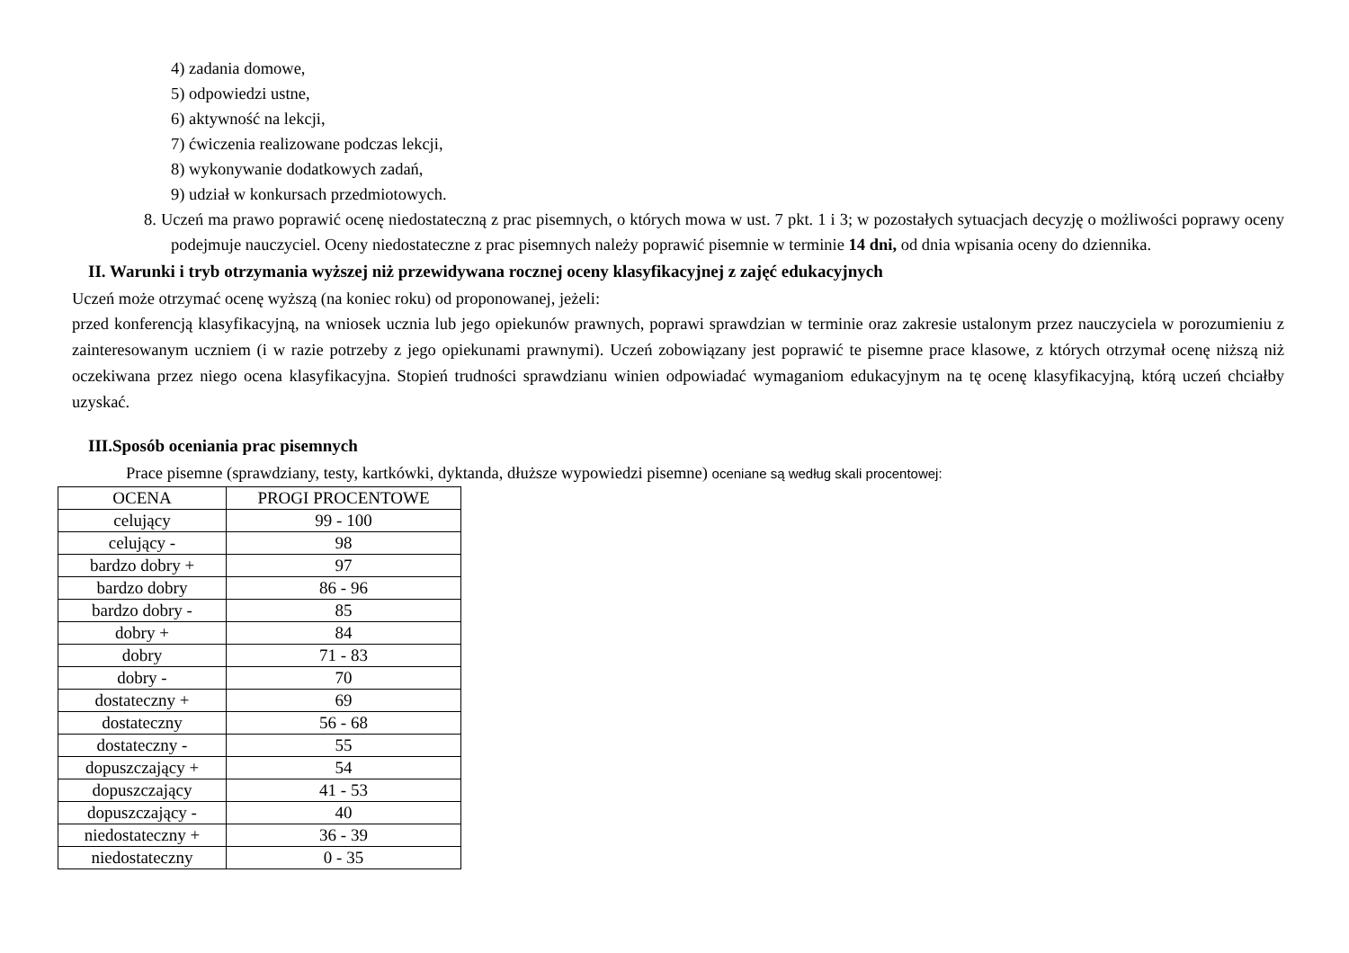4) zadania domowe,
5) odpowiedzi ustne,
6) aktywność na lekcji,
7) ćwiczenia realizowane podczas lekcji,
8) wykonywanie dodatkowych zadań,
9) udział w konkursach przedmiotowych.
8. Uczeń ma prawo poprawić ocenę niedostateczną z prac pisemnych, o których mowa w ust. 7 pkt. 1 i 3; w pozostałych sytuacjach decyzję o możliwości poprawy oceny podejmuje nauczyciel. Oceny niedostateczne z prac pisemnych należy poprawić pisemnie w terminie 14 dni, od dnia wpisania oceny do dziennika.
II. Warunki i tryb otrzymania wyższej niż przewidywana rocznej oceny klasyfikacyjnej z zajęć edukacyjnych
Uczeń może otrzymać ocenę wyższą (na koniec roku) od proponowanej, jeżeli:
przed konferencją klasyfikacyjną, na wniosek ucznia lub jego opiekunów prawnych, poprawi sprawdzian w terminie oraz zakresie ustalonym przez nauczyciela w porozumieniu z zainteresowanym uczniem (i w razie potrzeby z jego opiekunami prawnymi). Uczeń zobowiązany jest poprawić te pisemne prace klasowe, z których otrzymał ocenę niższą niż oczekiwana przez niego ocena klasyfikacyjna. Stopień trudności sprawdzianu winien odpowiadać wymaganiom edukacyjnym na tę ocenę klasyfikacyjną, którą uczeń chciałby uzyskać.
III.Sposób oceniania prac pisemnych
Prace pisemne (sprawdziany, testy, kartkówki, dyktanda, dłuższe wypowiedzi pisemne) oceniane są według skali procentowej:
| OCENA | PROGI PROCENTOWE |
| celujący | 99 - 100 |
| celujący - | 98 |
| bardzo dobry + | 97 |
| bardzo dobry | 86 - 96 |
| bardzo dobry - | 85 |
| dobry + | 84 |
| dobry | 71 - 83 |
| dobry - | 70 |
| dostateczny + | 69 |
| dostateczny | 56 - 68 |
| dostateczny - | 55 |
| dopuszczający + | 54 |
| dopuszczający | 41 - 53 |
| dopuszczający - | 40 |
| niedostateczny + | 36 - 39 |
| niedostateczny | 0 - 35 |